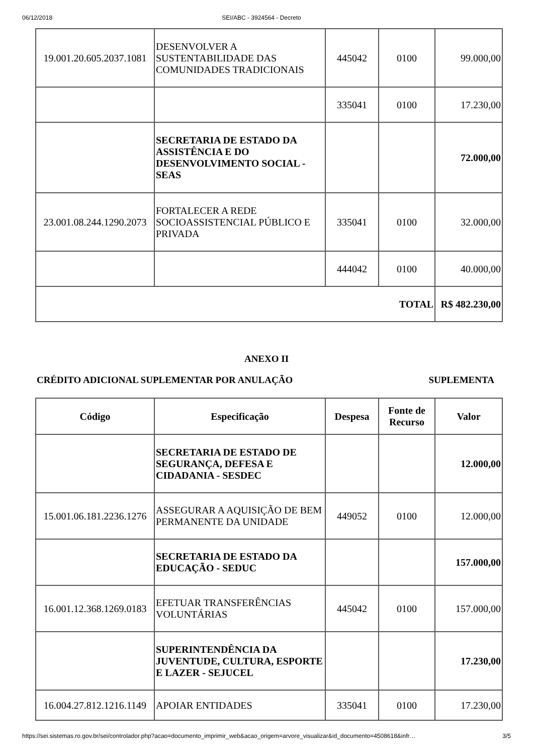06/12/2018 SEI/ABC - 3924564 - Decreto
| 19.001.20.605.2037.1081 | DESENVOLVER A SUSTENTABILIDADE DAS COMUNIDADES TRADICIONAIS | 445042 | 0100 | 99.000,00 |
| | | 335041 | 0100 | 17.230,00 |
| | SECRETARIA DE ESTADO DA ASSISTÊNCIA E DO DESENVOLVIMENTO SOCIAL - SEAS | | | 72.000,00 |
| 23.001.08.244.1290.2073 | FORTALECER A REDE SOCIOASSISTENCIAL PÚBLICO E PRIVADA | 335041 | 0100 | 32.000,00 |
| | | 444042 | 0100 | 40.000,00 |
| TOTAL | | | | R$ 482.230,00 |
ANEXO II
CRÉDITO ADICIONAL SUPLEMENTAR POR ANULAÇÃO SUPLEMENTA
| Código | Especificação | Despesa | Fonte de Recurso | Valor |
| --- | --- | --- | --- | --- |
| | SECRETARIA DE ESTADO DE SEGURANÇA, DEFESA E CIDADANIA - SESDEC | | | 12.000,00 |
| 15.001.06.181.2236.1276 | ASSEGURAR A AQUISIÇÃO DE BEM PERMANENTE DA UNIDADE | 449052 | 0100 | 12.000,00 |
| | SECRETARIA DE ESTADO DA EDUCAÇÃO - SEDUC | | | 157.000,00 |
| 16.001.12.368.1269.0183 | EFETUAR TRANSFERÊNCIAS VOLUNTÁRIAS | 445042 | 0100 | 157.000,00 |
| | SUPERINTENDÊNCIA DA JUVENTUDE, CULTURA, ESPORTE E LAZER - SEJUCEL | | | 17.230,00 |
| 16.004.27.812.1216.1149 | APOIAR ENTIDADES | 335041 | 0100 | 17.230,00 |
https://sei.sistemas.ro.gov.br/sei/controlador.php?acao=documento_imprimir_web&acao_origem=arvore_visualizar&id_documento=4508618&infr… 3/5